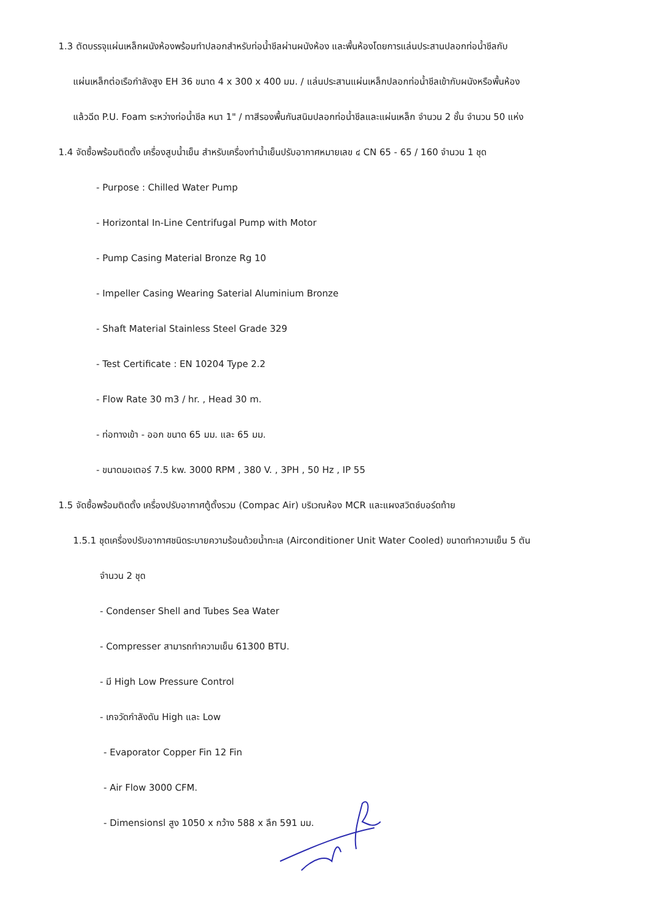1.3 ตัดบรรจุแผ่นเหล็กผนังห้องพร้อมทำปลอกสำหรับท่อน้ำชีลผ่านผนังห้อง และพื้นห้องโดยการแล่นประสานปลอกท่อน้ำชีลกับ
แผ่นเหล็กต่อเรือกำลังสูง EH 36 ขนาด 4 x 300 x 400 มม. / แล่นประสานแผ่นเหล็กปลอกท่อน้ำชีลเข้ากับผนังหรือพื้นห้อง
แล้วฉีด P.U. Foam ระหว่างท่อน้ำชีล หนา 1" / ทาสีรองพื้นกันสนิมปลอกท่อน้ำชีลและแผ่นเหล็ก จำนวน 2 ชั้น จำนวน 50 แห่ง
1.4 จัดซื้อพร้อมติดตั้ง เครื่องสูบน้ำเย็น สำหรับเครื่องทำน้ำเย็นปรับอากาศหมายเลข ๔ CN 65 - 65 / 160 จำนวน 1 ชุด
- Purpose : Chilled Water Pump
- Horizontal In-Line Centrifugal Pump with Motor
- Pump Casing Material Bronze Rg 10
- Impeller Casing Wearing Saterial Aluminium Bronze
- Shaft Material Stainless Steel Grade 329
- Test Certificate : EN 10204 Type 2.2
- Flow Rate 30 m3 / hr. , Head 30 m.
- ท่อทางเข้า - ออก ขนาด 65 มม. และ 65 มม.
- ขนาดมอเตอร์ 7.5 kw. 3000 RPM , 380 V. , 3PH , 50 Hz , IP 55
1.5 จัดซื้อพร้อมติดตั้ง เครื่องปรับอากาศตู้ตั้งรวม (Compac Air) บริเวณห้อง MCR และแผงสวิตช์บอร์ดท้าย
1.5.1 ชุดเครื่องปรับอากาศชนิดระบายความร้อนด้วยน้ำทะเล (Airconditioner Unit Water Cooled) ขนาดทำความเย็น 5 ตัน
จำนวน 2 ชุด
- Condenser Shell and Tubes Sea Water
- Compresser สามารถทำความเย็น 61300 BTU.
- มี High Low Pressure Control
- เกจวัดกำลังดัน High และ Low
- Evaporator Copper Fin 12 Fin
- Air Flow 3000 CFM.
- Dimensionsl สูง 1050 x กว้าง 588 x ลึก 591 มม.